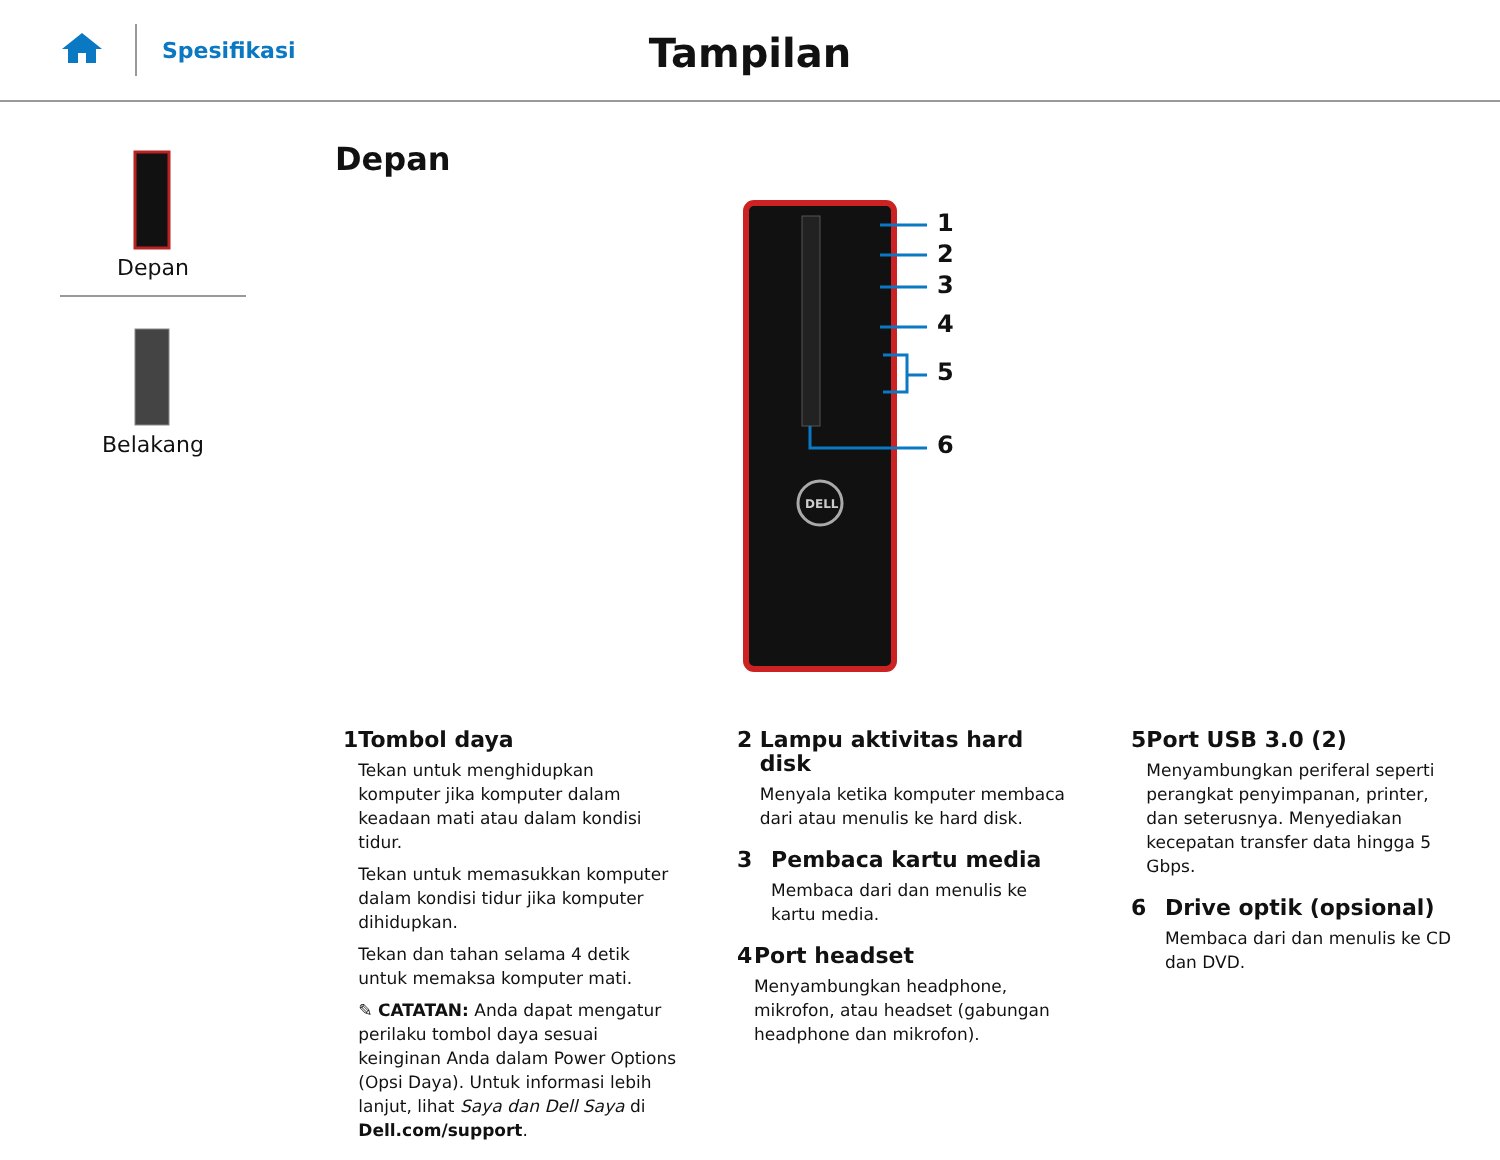Spesifikasi
Tampilan
Depan
Belakang
Depan
DELL
1
2
3
4
5
6
1 Tombol daya
Tekan untuk menghidupkan komputer jika komputer dalam keadaan mati atau dalam kondisi tidur.
Tekan untuk memasukkan komputer dalam kondisi tidur jika komputer dihidupkan.
Tekan dan tahan selama 4 detik untuk memaksa komputer mati.
✎ CATATAN: Anda dapat mengatur perilaku tombol daya sesuai keinginan Anda dalam Power Options (Opsi Daya). Untuk informasi lebih lanjut, lihat Saya dan Dell Saya di Dell.com/support.
2 Lampu aktivitas hard disk
Menyala ketika komputer membaca dari atau menulis ke hard disk.
3 Pembaca kartu media
Membaca dari dan menulis ke kartu media.
4 Port headset
Menyambungkan headphone, mikrofon, atau headset (gabungan headphone dan mikrofon).
5 Port USB 3.0 (2)
Menyambungkan periferal seperti perangkat penyimpanan, printer, dan seterusnya. Menyediakan kecepatan transfer data hingga 5 Gbps.
6 Drive optik (opsional)
Membaca dari dan menulis ke CD dan DVD.